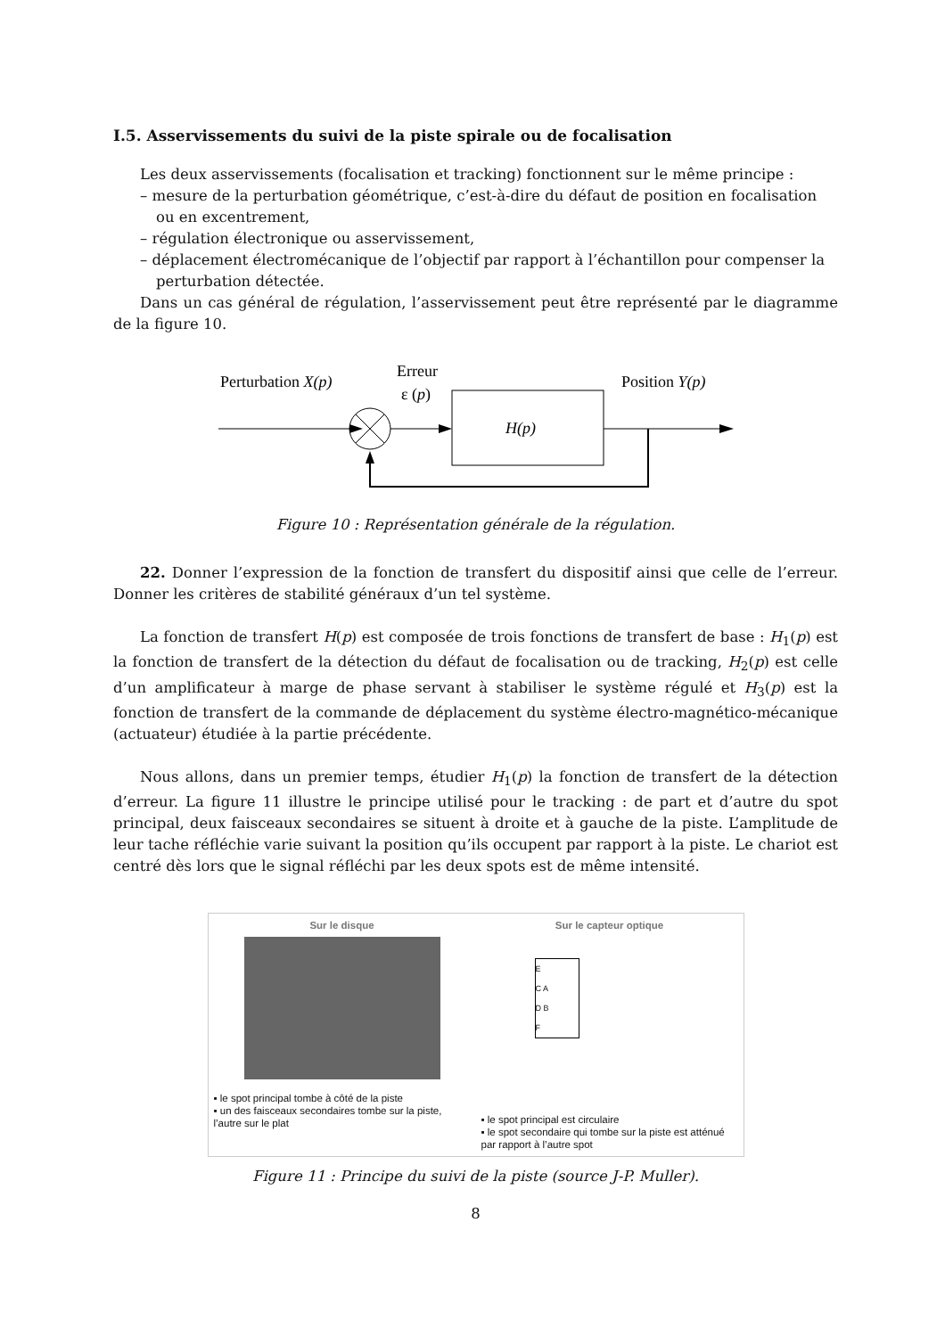I.5. Asservissements du suivi de la piste spirale ou de focalisation
Les deux asservissements (focalisation et tracking) fonctionnent sur le même principe :
– mesure de la perturbation géométrique, c’est-à-dire du défaut de position en focalisation ou en excentrement,
– régulation électronique ou asservissement,
– déplacement électromécanique de l’objectif par rapport à l’échantillon pour compenser la perturbation détectée.
Dans un cas général de régulation, l’asservissement peut être représenté par le diagramme de la figure 10.
Perturbation X(p)
Erreur
ε (p)
Position Y(p)
H(p)
Figure 10 : Représentation générale de la régulation.
22. Donner l’expression de la fonction de transfert du dispositif ainsi que celle de l’erreur. Donner les critères de stabilité généraux d’un tel système.
La fonction de transfert H(p) est composée de trois fonctions de transfert de base : H<sub>1</sub>(p) est la fonction de transfert de la détection du défaut de focalisation ou de tracking, H<sub>2</sub>(p) est celle d’un amplificateur à marge de phase servant à stabiliser le système régulé et H<sub>3</sub>(p) est la fonction de transfert de la commande de déplacement du système électro-magnético-mécanique (actuateur) étudiée à la partie précédente.
Nous allons, dans un premier temps, étudier H<sub>1</sub>(p) la fonction de transfert de la détection d’erreur. La figure 11 illustre le principe utilisé pour le tracking : de part et d’autre du spot principal, deux faisceaux secondaires se situent à droite et à gauche de la piste. L’amplitude de leur tache réfléchie varie suivant la position qu’ils occupent par rapport à la piste. Le chariot est centré dès lors que le signal réfléchi par les deux spots est de même intensité.
Sur le disque
▪ le spot principal tombe à côté de la piste
▪ un des faisceaux secondaires tombe sur la piste, l’autre sur le plat
Sur le capteur optique
E
C A
D B
F
▪ le spot principal est circulaire
▪ le spot secondaire qui tombe sur la piste est atténué par rapport à l’autre spot
Figure 11 : Principe du suivi de la piste (source J-P. Muller).
8